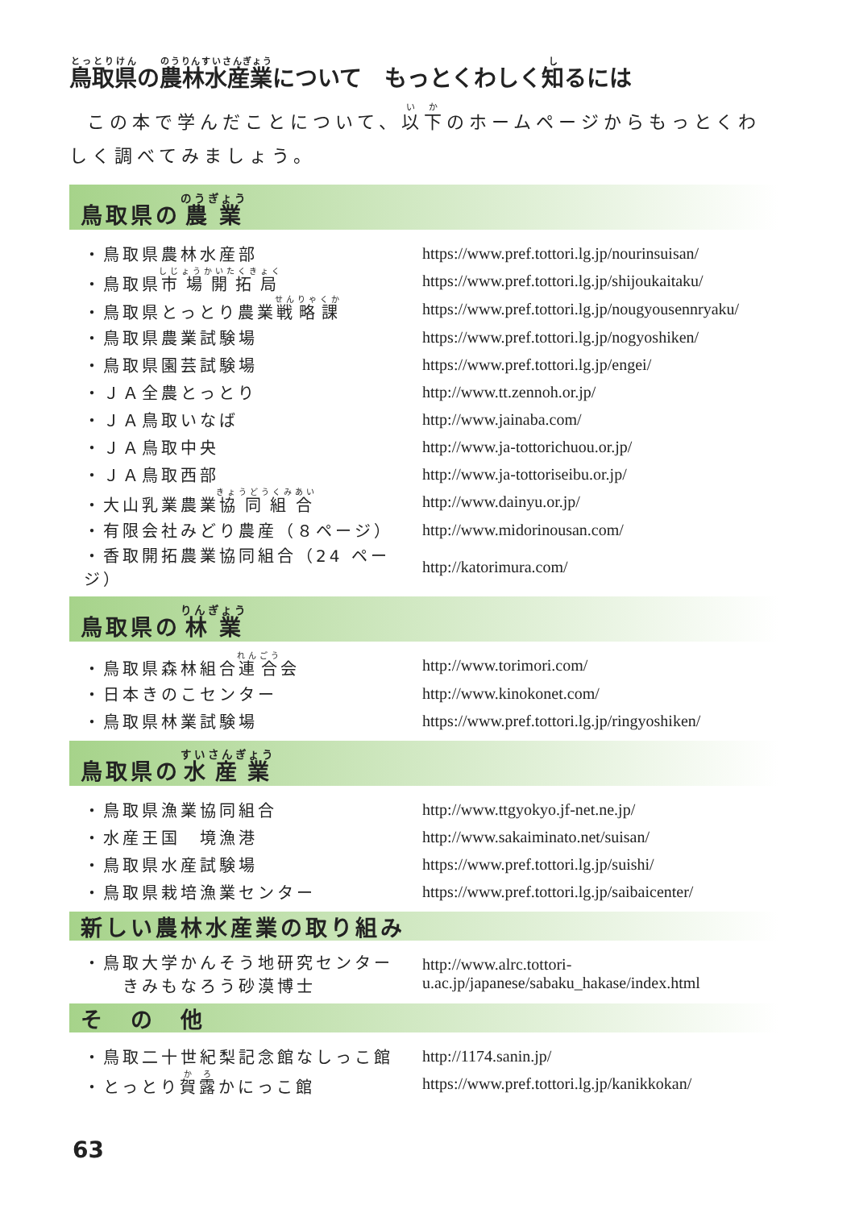鳥取県の農林水産業について　もっとくわしく知るには
この本で学んだことについて、以下のホームページからもっとくわしく調べてみましょう。
鳥取県の 農業
| ・鳥取県農林水産部 | https://www.pref.tottori.lg.jp/nourinsuisan/ |
| ・鳥取県 市場開拓局 | https://www.pref.tottori.lg.jp/shijoukaitaku/ |
| ・鳥取県とっとり農業 戦略課 | https://www.pref.tottori.lg.jp/nougyousennryaku/ |
| ・鳥取県農業試験場 | https://www.pref.tottori.lg.jp/nogyoshiken/ |
| ・鳥取県園芸試験場 | https://www.pref.tottori.lg.jp/engei/ |
| ・ＪＡ全農とっとり | http://www.tt.zennoh.or.jp/ |
| ・ＪＡ鳥取いなば | http://www.jainaba.com/ |
| ・ＪＡ鳥取中央 | http://www.ja-tottorichuou.or.jp/ |
| ・ＪＡ鳥取西部 | http://www.ja-tottoriseibu.or.jp/ |
| ・大山乳業農業 協同組合 | http://www.dainyu.or.jp/ |
| ・有限会社みどり農産（８ページ） | http://www.midorinousan.com/ |
| ・香取開拓農業協同組合（24 ページ） | http://katorimura.com/ |
鳥取県の 林業
| ・鳥取県森林組合 連合 会 | http://www.torimori.com/ |
| ・日本きのこセンター | http://www.kinokonet.com/ |
| ・鳥取県林業試験場 | https://www.pref.tottori.lg.jp/ringyoshiken/ |
鳥取県の 水産業
| ・鳥取県漁業協同組合 | http://www.ttgyokyo.jf-net.ne.jp/ |
| ・水産王国 境漁港 | http://www.sakaiminato.net/suisan/ |
| ・鳥取県水産試験場 | https://www.pref.tottori.lg.jp/suishi/ |
| ・鳥取県栽培漁業センター | https://www.pref.tottori.lg.jp/saibaicenter/ |
新しい農林水産業の取り組み
| ・鳥取大学かんそう地研究センター きみもなろう砂漠博士 | http://www.alrc.tottori- u.ac.jp/japanese/sabaku_hakase/index.html |
そ　の　他
| ・鳥取二十世紀梨記念館なしっこ館 | http://1174.sanin.jp/ |
| ・とっとり 賀露 かにっこ館 | https://www.pref.tottori.lg.jp/kanikkokan/ |
63